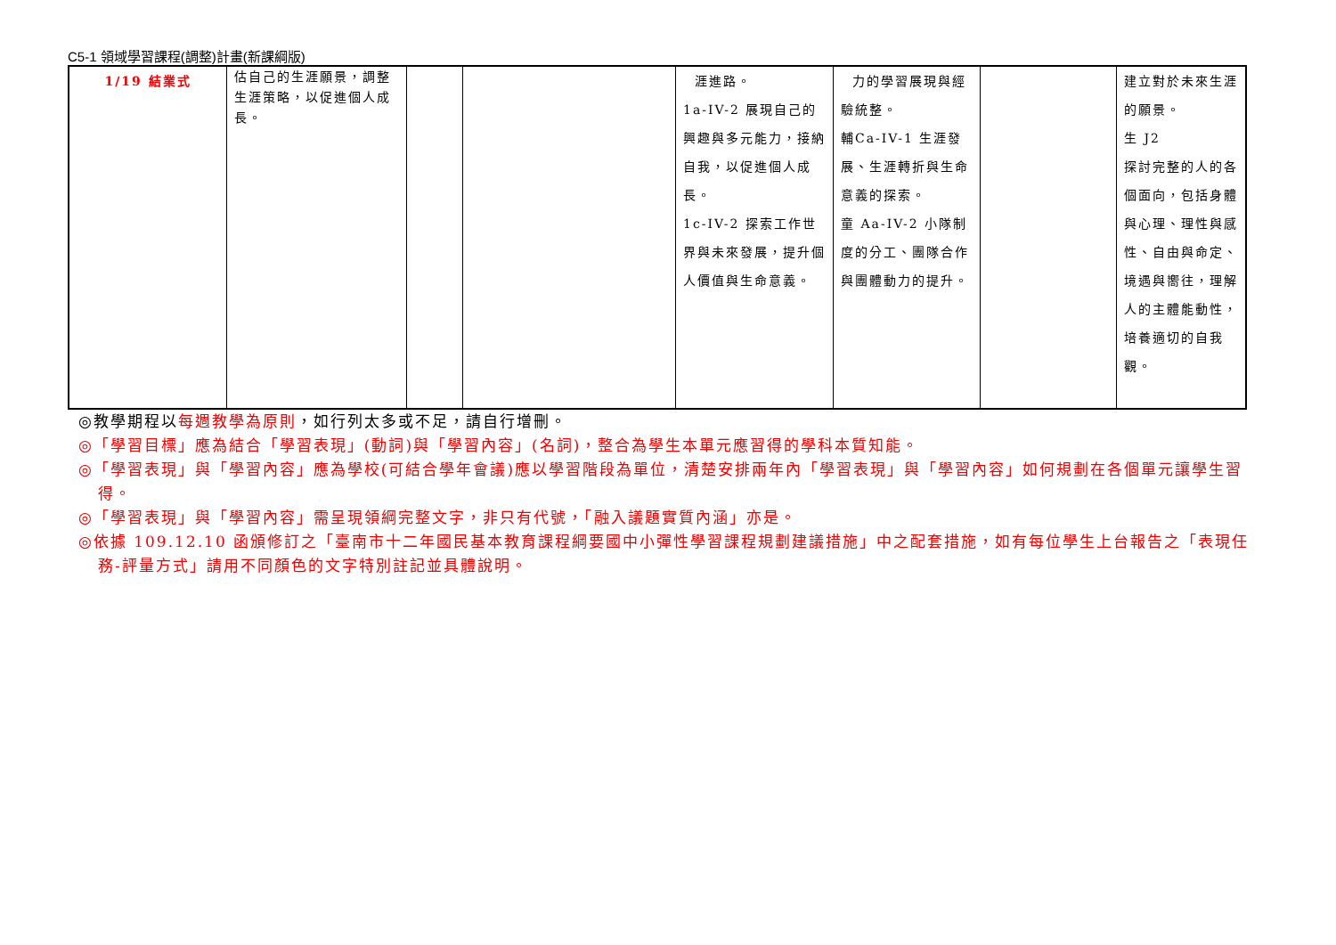C5-1 領域學習課程(調整)計畫(新課綱版)
| 1/19 結業式 | 估自己的生涯願景，調整生涯策略，以促進個人成長。 | | | 涯進路。 1a-IV-2 展現自己的興趣與多元能力，接納自我，以促進個人成長。 1c-IV-2 探索工作世界與未來發展，提升個人價值與生命意義。 | 力的學習展現與經驗統整。 輔Ca-IV-1 生涯發展、生涯轉折與生命意義的探索。 童 Aa-IV-2 小隊制度的分工、團隊合作與團體動力的提升。 | | 建立對於未來生涯的願景。 生 J2 探討完整的人的各個面向，包括身體與心理、理性與感性、自由與命定、境遇與嚮往，理解人的主體能動性，培養適切的自我觀。 |
◎教學期程以每週教學為原則，如行列太多或不足，請自行增刪。
◎「學習目標」應為結合「學習表現」(動詞)與「學習內容」(名詞)，整合為學生本單元應習得的學科本質知能。
◎「學習表現」與「學習內容」應為學校(可結合學年會議)應以學習階段為單位，清楚安排兩年內「學習表現」與「學習內容」如何規劃在各個單元讓學生習得。
◎「學習表現」與「學習內容」需呈現領綱完整文字，非只有代號，「融入議題實質內涵」亦是。
◎依據 109.12.10 函頒修訂之「臺南市十二年國民基本教育課程綱要國中小彈性學習課程規劃建議措施」中之配套措施，如有每位學生上台報告之「表現任務-評量方式」請用不同顏色的文字特別註記並具體說明。